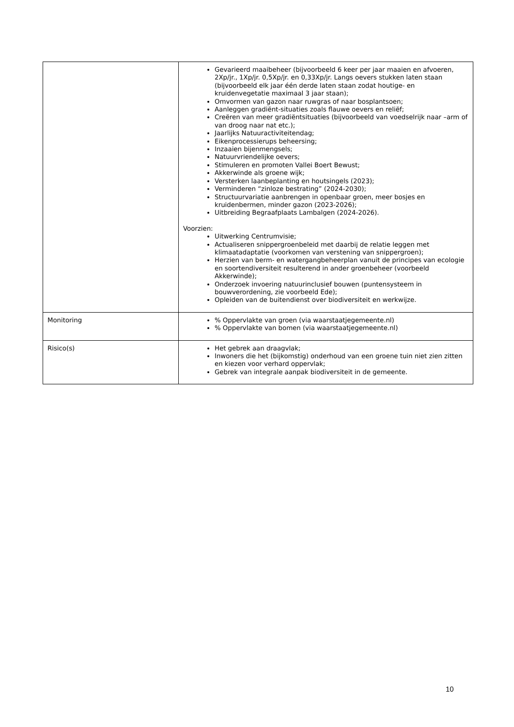| | Gevarieerd maaibeheer (bijvoorbeeld 6 keer per jaar maaien en afvoeren, 2Xp/jr., 1Xp/jr. 0,5Xp/jr. en 0,33Xp/jr. Langs oevers stukken laten staan (bijvoorbeeld elk jaar één derde laten staan zodat houtige- en kruidenvegetatie maximaal 3 jaar staan); Omvormen van gazon naar ruwgras of naar bosplantsoen; Aanleggen gradiënt-situaties zoals flauwe oevers en reliëf; Creëren van meer gradiëntsituaties (bijvoorbeeld van voedselrijk naar –arm of van droog naar nat etc.); Jaarlijks Natuuractiviteitendag; Eikenprocessierups beheersing; Inzaaien bijenmengsels; Natuurvriendelijke oevers; Stimuleren en promoten Vallei Boert Bewust; Akkerwinde als groene wijk; Versterken laanbeplanting en houtsingels (2023); Verminderen “zinloze bestrating” (2024-2030); Structuurvariatie aanbrengen in openbaar groen, meer bosjes en kruidenbermen, minder gazon (2023-2026); Uitbreiding Begraafplaats Lambalgen (2024-2026). Voorzien: Uitwerking Centrumvisie; Actualiseren snippergroenbeleid met daarbij de relatie leggen met klimaatadaptatie (voorkomen van verstening van snippergroen); Herzien van berm- en watergangbeheerplan vanuit de principes van ecologie en soortendiversiteit resulterend in ander groenbeheer (voorbeeld Akkerwinde); Onderzoek invoering natuurinclusief bouwen (puntensysteem in bouwverordening, zie voorbeeld Ede); Opleiden van de buitendienst over biodiversiteit en werkwijze. |
| Monitoring | % Oppervlakte van groen (via waarstaatjegemeente.nl) % Oppervlakte van bomen (via waarstaatjegemeente.nl) |
| Risico(s) | Het gebrek aan draagvlak; Inwoners die het (bijkomstig) onderhoud van een groene tuin niet zien zitten en kiezen voor verhard oppervlak; Gebrek van integrale aanpak biodiversiteit in de gemeente. |
10